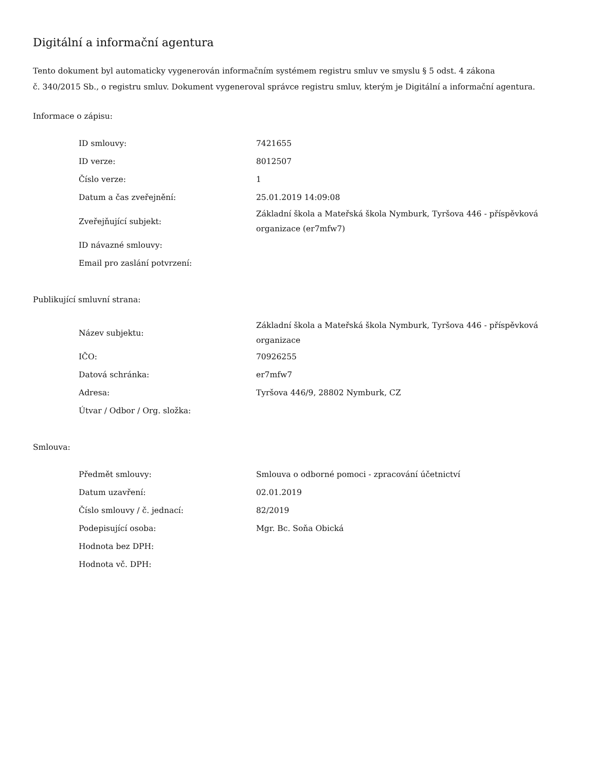Digitální a informační agentura
Tento dokument byl automaticky vygenerován informačním systémem registru smluv ve smyslu § 5 odst. 4 zákona
č. 340/2015 Sb., o registru smluv. Dokument vygeneroval správce registru smluv, kterým je Digitální a informační agentura.
Informace o zápisu:
| ID smlouvy: | 7421655 |
| ID verze: | 8012507 |
| Číslo verze: | 1 |
| Datum a čas zveřejnění: | 25.01.2019 14:09:08 |
| Zveřejňující subjekt: | Základní škola a Mateřská škola Nymburk, Tyršova 446 - příspěvková organizace (er7mfw7) |
| ID návazné smlouvy: | |
| Email pro zaslání potvrzení: | |
Publikující smluvní strana:
| Název subjektu: | Základní škola a Mateřská škola Nymburk, Tyršova 446 - příspěvková organizace |
| IČO: | 70926255 |
| Datová schránka: | er7mfw7 |
| Adresa: | Tyršova 446/9, 28802 Nymburk, CZ |
| Útvar / Odbor / Org. složka: | |
Smlouva:
| Předmět smlouvy: | Smlouva o odborné pomoci - zpracování účetnictví |
| Datum uzavření: | 02.01.2019 |
| Číslo smlouvy / č. jednací: | 82/2019 |
| Podepisující osoba: | Mgr. Bc. Soňa Obická |
| Hodnota bez DPH: | |
| Hodnota vč. DPH: | |